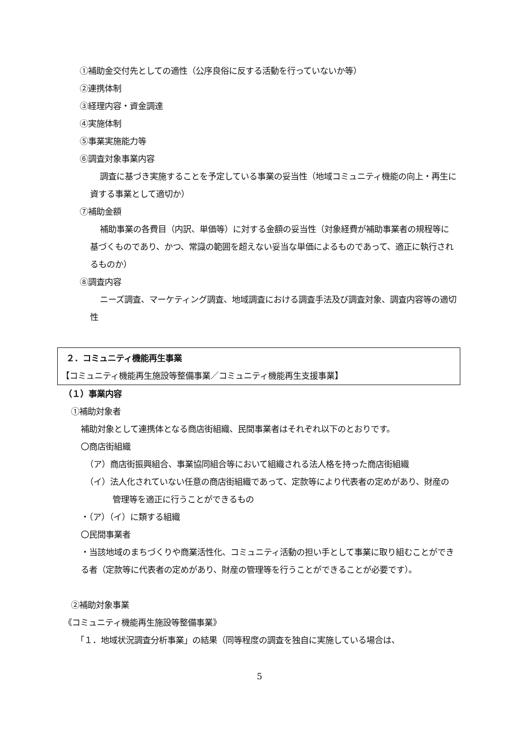①補助金交付先としての適性（公序良俗に反する活動を行っていないか等）
②連携体制
③経理内容・資金調達
④実施体制
⑤事業実施能力等
⑥調査対象事業内容
調査に基づき実施することを予定している事業の妥当性（地域コミュニティ機能の向上・再生に資する事業として適切か）
⑦補助金額
補助事業の各費目（内訳、単価等）に対する金額の妥当性（対象経費が補助事業者の規程等に基づくものであり、かつ、常識の範囲を超えない妥当な単価によるものであって、適正に執行されるものか）
⑧調査内容
ニーズ調査、マーケティング調査、地域調査における調査手法及び調査対象、調査内容等の適切性
２．コミュニティ機能再生事業
【コミュニティ機能再生施設等整備事業／コミュニティ機能再生支援事業】
（１）事業内容
①補助対象者
補助対象として連携体となる商店街組織、民間事業者はそれぞれ以下のとおりです。
〇商店街組織
（ア）商店街振興組合、事業協同組合等において組織される法人格を持った商店街組織
（イ）法人化されていない任意の商店街組織であって、定款等により代表者の定めがあり、財産の管理等を適正に行うことができるもの
・（ア）（イ）に類する組織
〇民間事業者
・当該地域のまちづくりや商業活性化、コミュニティ活動の担い手として事業に取り組むことができる者（定款等に代表者の定めがあり、財産の管理等を行うことができることが必要です）。
②補助対象事業
《コミュニティ機能再生施設等整備事業》
「１．地域状況調査分析事業」の結果（同等程度の調査を独自に実施している場合は、
5